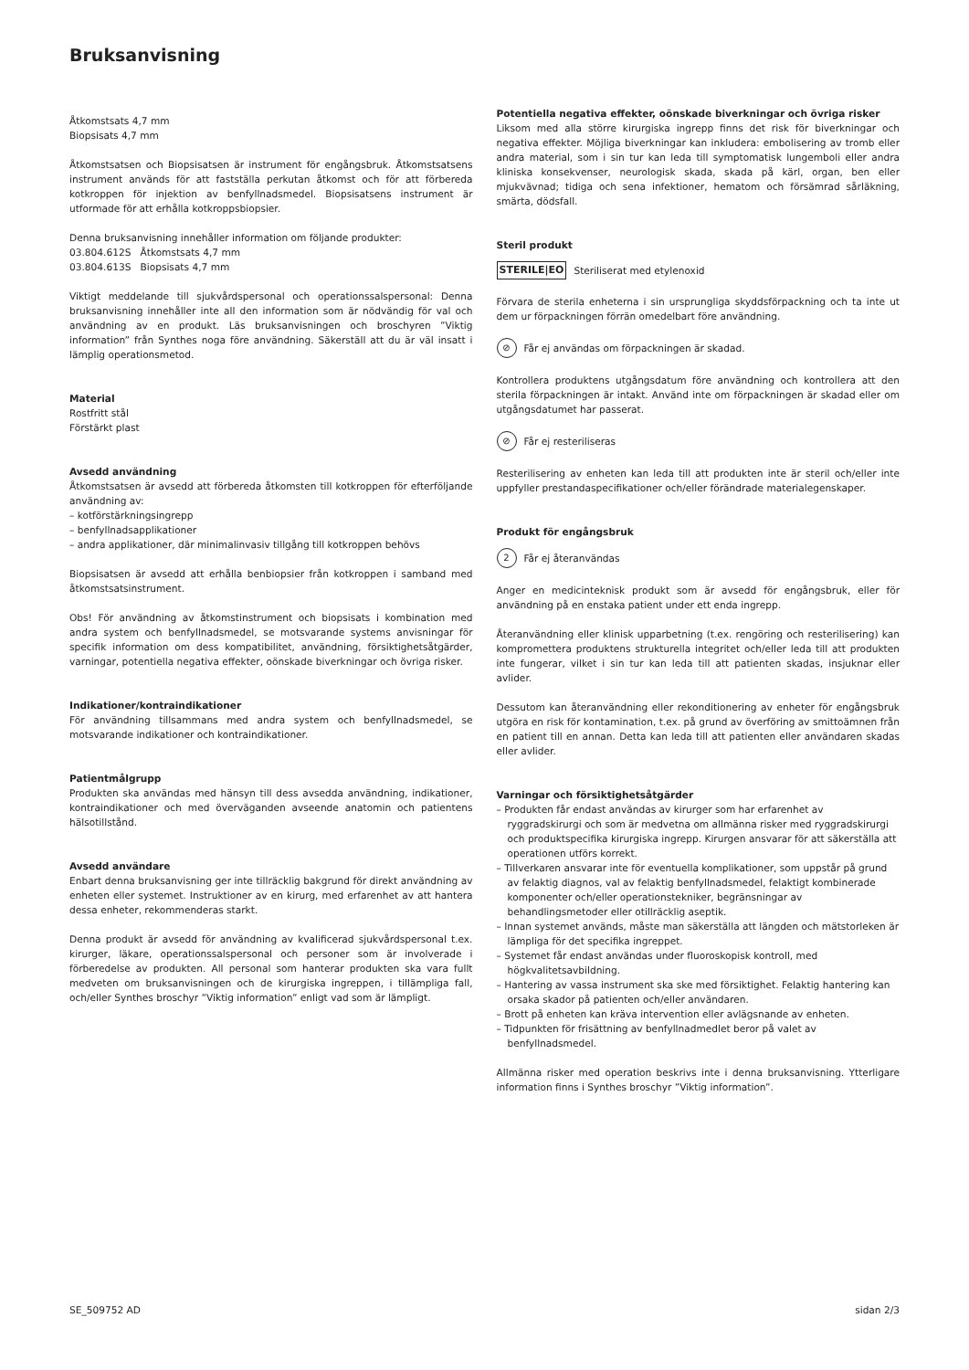Bruksanvisning
Åtkomstsats 4,7 mm
Biopsisats 4,7 mm
Åtkomstsatsen och Biopsisatsen är instrument för engångsbruk. Åtkomstsatsens instrument används för att fastställa perkutan åtkomst och för att förbereda kotkroppen för injektion av benfyllnadsmedel. Biopsisatsens instrument är utformade för att erhålla kotkroppsbiopsier.
Denna bruksanvisning innehåller information om följande produkter:
03.804.612S Åtkomstsats 4,7 mm
03.804.613S Biopsisats 4,7 mm
Viktigt meddelande till sjukvårdspersonal och operationssalspersonal: Denna bruksanvisning innehåller inte all den information som är nödvändig för val och användning av en produkt. Läs bruksanvisningen och broschyren ”Viktig information” från Synthes noga före användning. Säkerställ att du är väl insatt i lämplig operationsmetod.
Material
Rostfritt stål
Förstärkt plast
Avsedd användning
Åtkomstsatsen är avsedd att förbereda åtkomsten till kotkroppen för efterföljande användning av:
– kotförstärkningsingrepp
– benfyllnadsapplikationer
– andra applikationer, där minimalinvasiv tillgång till kotkroppen behövs
Biopsisatsen är avsedd att erhålla benbiopsier från kotkroppen i samband med åtkomstsatsinstrument.
Obs! För användning av åtkomstinstrument och biopsisats i kombination med andra system och benfyllnadsmedel, se motsvarande systems anvisningar för specifik information om dess kompatibilitet, användning, försiktighetsåtgärder, varningar, potentiella negativa effekter, oönskade biverkningar och övriga risker.
Indikationer/kontraindikationer
För användning tillsammans med andra system och benfyllnadsmedel, se motsvarande indikationer och kontraindikationer.
Patientmålgrupp
Produkten ska användas med hänsyn till dess avsedda användning, indikationer, kontraindikationer och med överväganden avseende anatomin och patientens hälsotillstånd.
Avsedd användare
Enbart denna bruksanvisning ger inte tillräcklig bakgrund för direkt användning av enheten eller systemet. Instruktioner av en kirurg, med erfarenhet av att hantera dessa enheter, rekommenderas starkt.
Denna produkt är avsedd för användning av kvalificerad sjukvårdspersonal t.ex. kirurger, läkare, operationssalspersonal och personer som är involverade i förberedelse av produkten. All personal som hanterar produkten ska vara fullt medveten om bruksanvisningen och de kirurgiska ingreppen, i tillämpliga fall, och/eller Synthes broschyr ”Viktig information” enligt vad som är lämpligt.
Potentiella negativa effekter, oönskade biverkningar och övriga risker
Liksom med alla större kirurgiska ingrepp finns det risk för biverkningar och negativa effekter. Möjliga biverkningar kan inkludera: embolisering av tromb eller andra material, som i sin tur kan leda till symptomatisk lungemboli eller andra kliniska konsekvenser, neurologisk skada, skada på kärl, organ, ben eller mjukvävnad; tidiga och sena infektioner, hematom och försämrad sårläkning, smärta, dödsfall.
Steril produkt
STERILE|EO Steriliserat med etylenoxid
Förvara de sterila enheterna i sin ursprungliga skyddsförpackning och ta inte ut dem ur förpackningen förrän omedelbart före användning.
⊘ Får ej användas om förpackningen är skadad.
Kontrollera produktens utgångsdatum före användning och kontrollera att den sterila förpackningen är intakt. Använd inte om förpackningen är skadad eller om utgångsdatumet har passerat.
⊘ Får ej resteriliseras
Resterilisering av enheten kan leda till att produkten inte är steril och/eller inte uppfyller prestandaspecifikationer och/eller förändrade materialegenskaper.
Produkt för engångsbruk
2 Får ej återanvändas
Anger en medicinteknisk produkt som är avsedd för engångsbruk, eller för användning på en enstaka patient under ett enda ingrepp.
Återanvändning eller klinisk upparbetning (t.ex. rengöring och resterilisering) kan kompromettera produktens strukturella integritet och/eller leda till att produkten inte fungerar, vilket i sin tur kan leda till att patienten skadas, insjuknar eller avlider.
Dessutom kan återanvändning eller rekonditionering av enheter för engångsbruk utgöra en risk för kontamination, t.ex. på grund av överföring av smittoämnen från en patient till en annan. Detta kan leda till att patienten eller användaren skadas eller avlider.
Varningar och försiktighetsåtgärder
– Produkten får endast användas av kirurger som har erfarenhet av ryggradskirurgi och som är medvetna om allmänna risker med ryggradskirurgi och produktspecifika kirurgiska ingrepp. Kirurgen ansvarar för att säkerställa att operationen utförs korrekt.
– Tillverkaren ansvarar inte för eventuella komplikationer, som uppstår på grund av felaktig diagnos, val av felaktig benfyllnadsmedel, felaktigt kombinerade komponenter och/eller operationstekniker, begränsningar av behandlingsmetoder eller otillräcklig aseptik.
– Innan systemet används, måste man säkerställa att längden och mätstorleken är lämpliga för det specifika ingreppet.
– Systemet får endast användas under fluoroskopisk kontroll, med högkvalitetsavbildning.
– Hantering av vassa instrument ska ske med försiktighet. Felaktig hantering kan orsaka skador på patienten och/eller användaren.
– Brott på enheten kan kräva intervention eller avlägsnande av enheten.
– Tidpunkten för frisättning av benfyllnadmedlet beror på valet av benfyllnadsmedel.
Allmänna risker med operation beskrivs inte i denna bruksanvisning. Ytterligare information finns i Synthes broschyr ”Viktig information”.
SE_509752 AD sidan 2/3